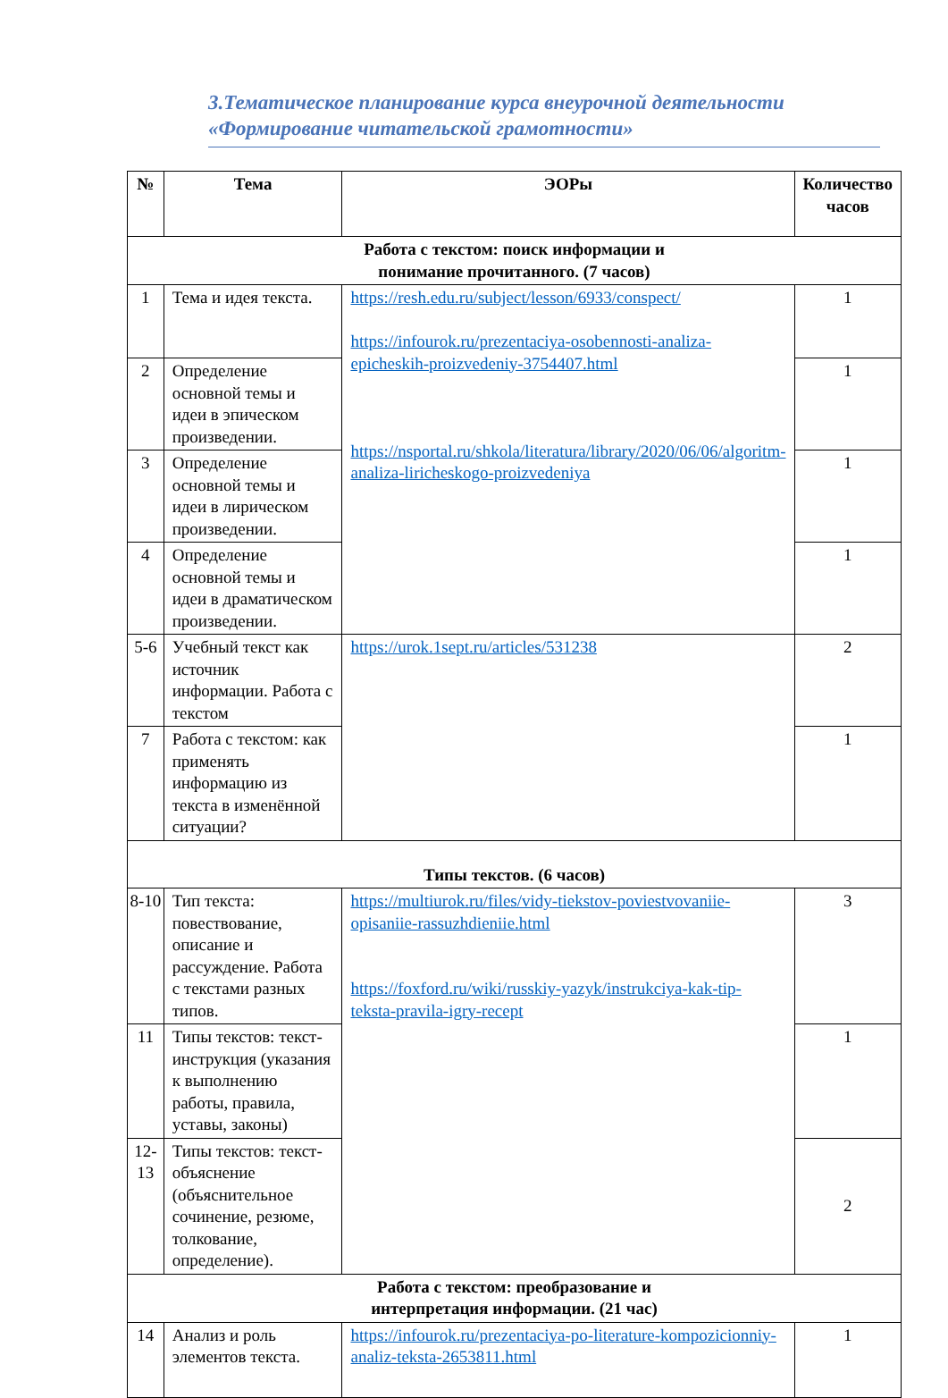3.Тематическое планирование курса внеурочной деятельности «Формирование читательской грамотности»
| № | Тема | ЭОРы | Количество часов |
| --- | --- | --- | --- |
| Работа с текстом: поиск информации и понимание прочитанного. (7 часов) | | | |
| 1 | Тема и идея текста. | https://resh.edu.ru/subject/lesson/6933/conspect/ https://infourok.ru/prezentaciya-osobennosti-analiza-epicheskih-proizvedeniy-3754407.html https://nsportal.ru/shkola/literatura/library/2020/06/06/algoritm-analiza-liricheskogo-proizvedeniya | 1 |
| 2 | Определение основной темы и идеи в эпическом произведении. | | 1 |
| 3 | Определение основной темы и идеи в лирическом произведении. | | 1 |
| 4 | Определение основной темы и идеи в драматическом произведении. | | 1 |
| 5-6 | Учебный текст как источник информации. Работа с текстом | https://urok.1sept.ru/articles/531238 | 2 |
| 7 | Работа с текстом: как применять информацию из текста в изменённой ситуации? | | 1 |
| Типы текстов. (6 часов) | | | |
| 8-10 | Тип текста: повествование, описание и рассуждение. Работа с текстами разных типов. | https://multiurok.ru/files/vidy-tiekstov-poviestvovaniie-opisaniie-rassuzhdieniie.html https://foxford.ru/wiki/russkiy-yazyk/instrukciya-kak-tip-teksta-pravila-igry-recept | 3 |
| 11 | Типы текстов: текст-инструкция (указания к выполнению работы, правила, уставы, законы) | | 1 |
| 12-13 | Типы текстов: текст-объяснение (объяснительное сочинение, резюме, толкование, определение). | | 2 |
| Работа с текстом: преобразование и интерпретация информации. (21 час) | | | |
| 14 | Анализ и роль элементов текста. | https://infourok.ru/prezentaciya-po-literature-kompozicionniy-analiz-teksta-2653811.html | 1 |